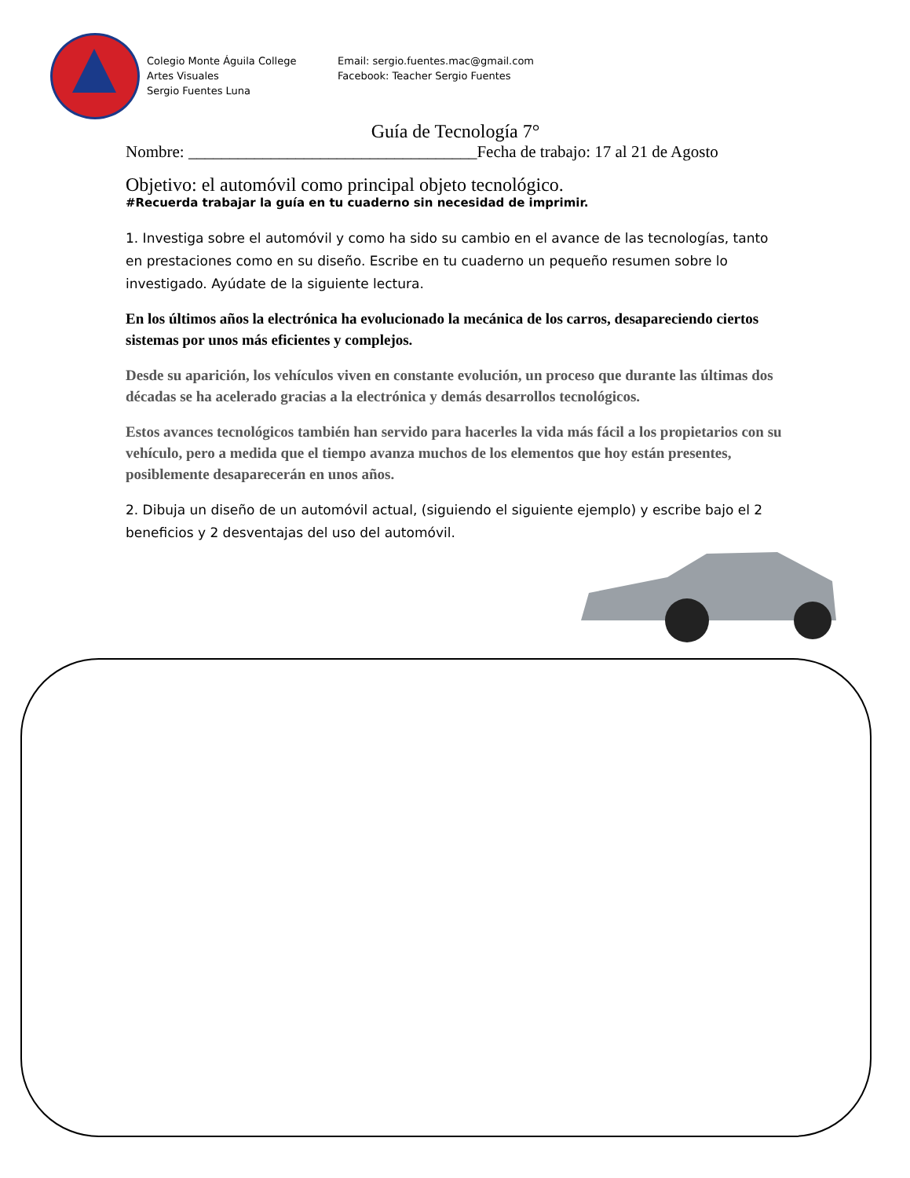Colegio Monte Águila College
Artes Visuales
Sergio Fuentes Luna
Email: sergio.fuentes.mac@gmail.com
Facebook: Teacher Sergio Fuentes
Guía de Tecnología 7°
Nombre: ___________________________________Fecha de trabajo: 17 al 21 de Agosto
Objetivo: el automóvil como principal objeto tecnológico.
#Recuerda trabajar la guía en tu cuaderno sin necesidad de imprimir.
1. Investiga sobre el automóvil y como ha sido su cambio en el avance de las tecnologías, tanto en prestaciones como en su diseño. Escribe en tu cuaderno un pequeño resumen sobre lo investigado. Ayúdate de la siguiente lectura.
En los últimos años la electrónica ha evolucionado la mecánica de los carros, desapareciendo ciertos sistemas por unos más eficientes y complejos.
Desde su aparición, los vehículos viven en constante evolución, un proceso que durante las últimas dos décadas se ha acelerado gracias a la electrónica y demás desarrollos tecnológicos.
Estos avances tecnológicos también han servido para hacerles la vida más fácil a los propietarios con su vehículo, pero a medida que el tiempo avanza muchos de los elementos que hoy están presentes, posiblemente desaparecerán en unos años.
2. Dibuja un diseño de un automóvil actual, (siguiendo el siguiente ejemplo) y escribe bajo el 2 beneficios y 2 desventajas del uso del automóvil.